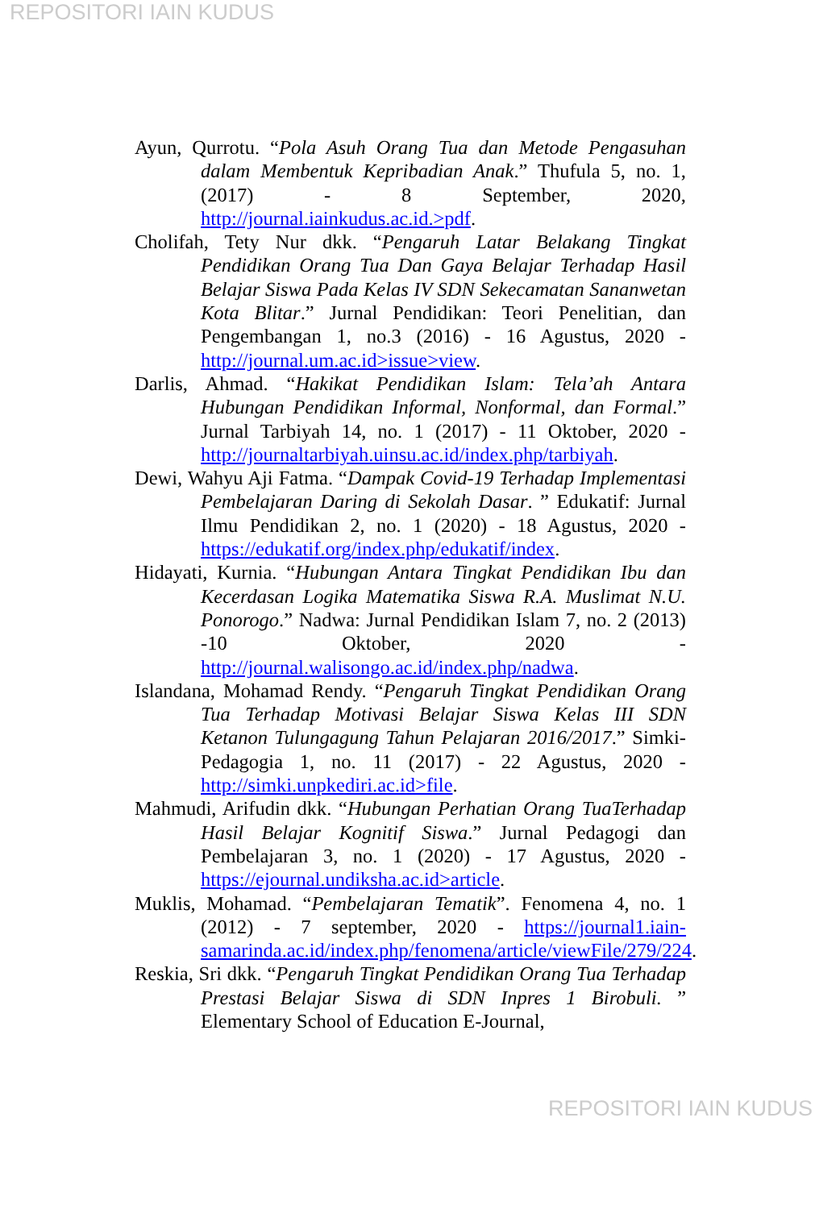REPOSITORI IAIN KUDUS
Ayun, Qurrotu. “Pola Asuh Orang Tua dan Metode Pengasuhan dalam Membentuk Kepribadian Anak.” Thufula 5, no. 1, (2017) - 8 September, 2020, http://journal.iainkudus.ac.id.>pdf.
Cholifah, Tety Nur dkk. “Pengaruh Latar Belakang Tingkat Pendidikan Orang Tua Dan Gaya Belajar Terhadap Hasil Belajar Siswa Pada Kelas IV SDN Sekecamatan Sananwetan Kota Blitar.” Jurnal Pendidikan: Teori Penelitian, dan Pengembangan 1, no.3 (2016) - 16 Agustus, 2020 - http://journal.um.ac.id>issue>view.
Darlis, Ahmad. “Hakikat Pendidikan Islam: Tela’ah Antara Hubungan Pendidikan Informal, Nonformal, dan Formal.” Jurnal Tarbiyah 14, no. 1 (2017) - 11 Oktober, 2020 - http://journaltarbiyah.uinsu.ac.id/index.php/tarbiyah.
Dewi, Wahyu Aji Fatma. “Dampak Covid-19 Terhadap Implementasi Pembelajaran Daring di Sekolah Dasar. ” Edukatif: Jurnal Ilmu Pendidikan 2, no. 1 (2020) - 18 Agustus, 2020 - https://edukatif.org/index.php/edukatif/index.
Hidayati, Kurnia. “Hubungan Antara Tingkat Pendidikan Ibu dan Kecerdasan Logika Matematika Siswa R.A. Muslimat N.U. Ponorogo.” Nadwa: Jurnal Pendidikan Islam 7, no. 2 (2013) -10 Oktober, 2020 - http://journal.walisongo.ac.id/index.php/nadwa.
Islandana, Mohamad Rendy. “Pengaruh Tingkat Pendidikan Orang Tua Terhadap Motivasi Belajar Siswa Kelas III SDN Ketanon Tulungagung Tahun Pelajaran 2016/2017.” Simki-Pedagogia 1, no. 11 (2017) - 22 Agustus, 2020 - http://simki.unpkediri.ac.id>file.
Mahmudi, Arifudin dkk. “Hubungan Perhatian Orang TuaTerhadap Hasil Belajar Kognitif Siswa.” Jurnal Pedagogi dan Pembelajaran 3, no. 1 (2020) - 17 Agustus, 2020 - https://ejournal.undiksha.ac.id>article.
Muklis, Mohamad. “Pembelajaran Tematik”. Fenomena 4, no. 1 (2012) - 7 september, 2020 - https://journal1.iain-samarinda.ac.id/index.php/fenomena/article/viewFile/279/224.
Reskia, Sri dkk. “Pengaruh Tingkat Pendidikan Orang Tua Terhadap Prestasi Belajar Siswa di SDN Inpres 1 Birobuli. ” Elementary School of Education E-Journal,
REPOSITORI IAIN KUDUS